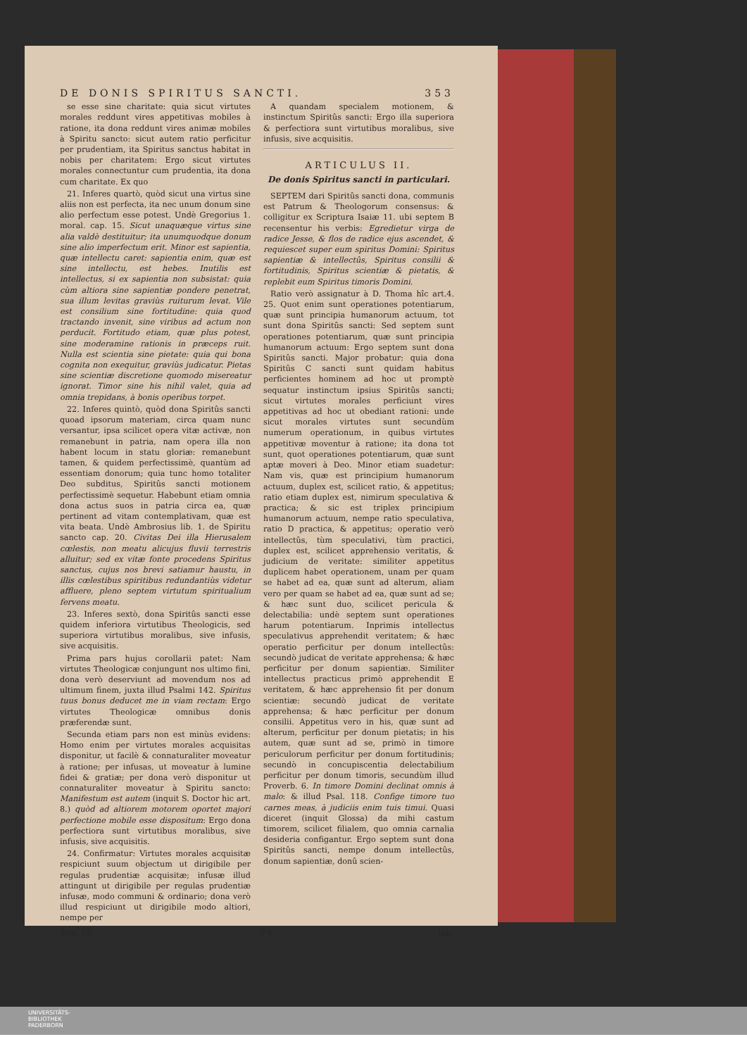DE DONIS SPIRITUS SANCTI. 353
se esse sine charitate: quia sicut virtutes morales reddunt vires appetitivas mobiles à ratione, ita dona reddunt vires animæ mobiles à Spiritu sancto: sicut autem ratio perficitur per prudentiam, ita Spiritus sanctus habitat in nobis per charitatem: Ergo sicut virtutes morales connectuntur cum prudentia, ita dona cum charitate. Ex quo
21. Inferes quartò, quòd sicut una virtus sine aliis non est perfecta, ita nec unum donum sine alio perfectum esse potest. Undè Gregorius 1. moral. cap. 15. Sicut unaquæque virtus sine alia valdè destituitur; ita unumquodque donum sine alio imperfectum erit. Minor est sapientia, quæ intellectu caret: sapientia enim, quæ est sine intellectu, est hebes. Inutilis est intellectus, si ex sapientia non subsistat: quia cùm altiora sine sapientiæ pondere penetrat, sua illum levitas graviùs ruiturum levat. Vile est consilium sine fortitudine: quia quod tractando invenit, sine viribus ad actum non perducit. Fortitudo etiam, quæ plus potest, sine moderamine rationis in præceps ruit. Nulla est scientia sine pietate: quia qui bona cognita non exequitur, graviùs judicatur. Pietas sine scientiæ discretione quomodo misereatur ignorat. Timor sine his nihil valet, quia ad omnia trepidans, à bonis operibus torpet.
22. Inferes quintò, quòd dona Spiritûs sancti quoad ipsorum materiam, circa quam nunc versantur, ipsa scilicet opera vitæ activæ, non remanebunt in patria, nam opera illa non habent locum in statu gloriæ: remanebunt tamen, & quidem perfectissimè, quantùm ad essentiam donorum; quia tunc homo totaliter Deo subditus, Spiritûs sancti motionem perfectissimè sequetur. Habebunt etiam omnia dona actus suos in patria circa ea, quæ pertinent ad vitam contemplativam, quæ est vita beata. Undè Ambrosius lib. 1. de Spiritu sancto cap. 20. Civitas Dei illa Hierusalem cœlestis, non meatu alicujus fluvii terrestris alluitur; sed ex vitæ fonte procedens Spiritus sanctus, cujus nos brevi satiamur haustu, in illis cœlestibus spiritibus redundantiùs videtur affluere, pleno septem virtutum spiritualium fervens meatu.
23. Inferes sextò, dona Spiritûs sancti esse quidem inferiora virtutibus Theologicis, sed superiora virtutibus moralibus, sive infusis, sive acquisitis.
Prima pars hujus corollarii patet: Nam virtutes Theologicæ conjungunt nos ultimo fini, dona verò deserviunt ad movendum nos ad ultimum finem, juxta illud Psalmi 142. Spiritus tuus bonus deducet me in viam rectam: Ergo virtutes Theologicæ omnibus donis præferendæ sunt.
Secunda etiam pars non est minùs evidens: Homo enim per virtutes morales acquisitas disponitur, ut facilè & connaturaliter moveatur à ratione; per infusas, ut moveatur à lumine fidei & gratiæ; per dona verò disponitur ut connaturaliter moveatur à Spiritu sancto: Manifestum est autem (inquit S. Doctor hic art. 8.) quòd ad altiorem motorem oportet majori perfectione mobile esse dispositum: Ergo dona perfectiora sunt virtutibus moralibus, sive infusis, sive acquisitis.
24. Confirmatur: Virtutes morales acquisitæ respiciunt suum objectum ut dirigibile per regulas prudentiæ acquisitæ; infusæ illud attingunt ut dirigibile per regulas prudentiæ infusæ, modo communi & ordinario; dona verò illud respiciunt ut dirigibile modo altiori, nempe per
A quandam specialem motionem, & instinctum Spiritûs sancti: Ergo illa superiora & perfectiora sunt virtutibus moralibus, sive infusis, sive acquisitis.
ARTICULUS II.
De donis Spiritus sancti in particulari.
SEPTEM dari Spiritûs sancti dona, communis est Patrum & Theologorum consensus: & colligitur ex Scriptura Isaiæ 11. ubi septem B recensentur his verbis: Egredietur virga de radice Jesse, & flos de radice ejus ascendet, & requiescet super eum spiritus Domini: Spiritus sapientiæ & intellectûs, Spiritus consilii & fortitudinis, Spiritus scientiæ & pietatis, & replebit eum Spiritus timoris Domini.
Ratio verò assignatur à D. Thoma hîc art.4. 25. Quot enim sunt operationes potentiarum, quæ sunt principia humanorum actuum, tot sunt dona Spiritûs sancti: Sed septem sunt operationes potentiarum, quæ sunt principia humanorum actuum: Ergo septem sunt dona Spiritûs sancti. Major probatur: quia dona Spiritûs C sancti sunt quidam habitus perficientes hominem ad hoc ut promptè sequatur instinctum ipsius Spiritûs sancti; sicut virtutes morales perficiunt vires appetitivas ad hoc ut obediant rationi: unde sicut morales virtutes sunt secundùm numerum operationum, in quibus virtutes appetitivæ moventur à ratione; ita dona tot sunt, quot operationes potentiarum, quæ sunt aptæ moveri à Deo. Minor etiam suadetur: Nam vis, quæ est principium humanorum actuum, duplex est, scilicet ratio, & appetitus; ratio etiam duplex est, nimirum speculativa & practica; & sic est triplex principium humanorum actuum, nempe ratio speculativa, ratio D practica, & appetitus; operatio verò intellectûs, tùm speculativi, tùm practici, duplex est, scilicet apprehensio veritatis, & judicium de veritate: similiter appetitus duplicem habet operationem, unam per quam se habet ad ea, quæ sunt ad alterum, aliam vero per quam se habet ad ea, quæ sunt ad se; & hæc sunt duo, scilicet pericula & delectabilia: undè septem sunt operationes harum potentiarum. Inprimis intellectus speculativus apprehendit veritatem; & hæc operatio perficitur per donum intellectûs: secundò judicat de veritate apprehensa; & hæc perficitur per donum sapientiæ. Similiter intellectus practicus primò apprehendit E veritatem, & hæc apprehensio fit per donum scientiæ: secundò judicat de veritate apprehensa; & hæc perficitur per donum consilii. Appetitus vero in his, quæ sunt ad alterum, perficitur per donum pietatis; in his autem, quæ sunt ad se, primò in timore periculorum perficitur per donum fortitudinis; secundò in concupiscentia delectabilium perficitur per donum timoris, secundùm illud Proverb. 6. In timore Domini declinat omnis à malo: & illud Psal. 118. Confige timore tuo carnes meas, à judiciis enim tuis timui. Quasi diceret (inquit Glossa) da mihi castum timorem, scilicet filialem, quo omnia carnalia desideria configantur. Ergo septem sunt dona Spiritûs sancti, nempe donum intellectûs, donum sapientiæ, donû scien-
Tom. III. Y y tiæ,
UNIVERSITÄTS-
BIBLIOTHEK
PADERBORN